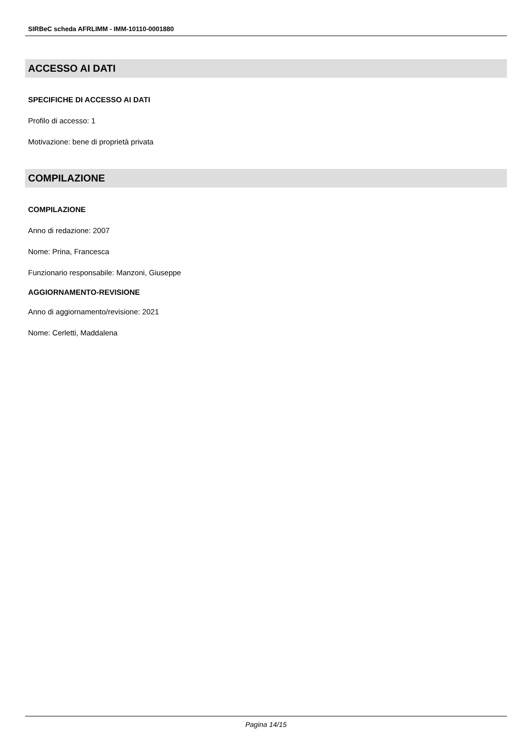SIRBeC scheda AFRLIMM - IMM-10110-0001880
ACCESSO AI DATI
SPECIFICHE DI ACCESSO AI DATI
Profilo di accesso: 1
Motivazione: bene di proprietà privata
COMPILAZIONE
COMPILAZIONE
Anno di redazione: 2007
Nome: Prina, Francesca
Funzionario responsabile: Manzoni, Giuseppe
AGGIORNAMENTO-REVISIONE
Anno di aggiornamento/revisione: 2021
Nome: Cerletti, Maddalena
Pagina 14/15